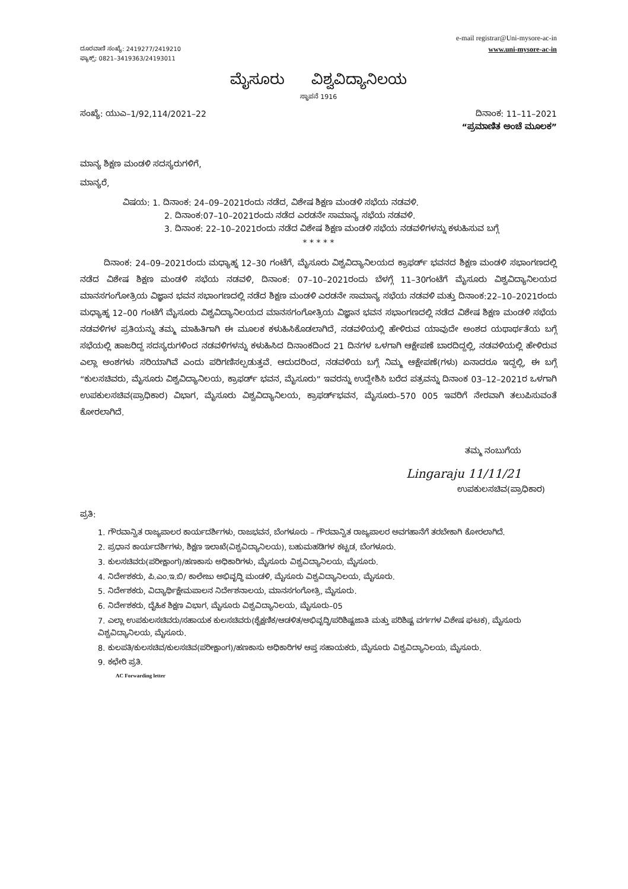ದೂರವಾಣಿ ಸಂಖ್ಯೆ: 2419277/2419210
ಫ್ಯಾಕ್ಸ್: 0821–3419363/24193011
e-mail registrar@Uni-mysore-ac-in
www.uni-mysore-ac-in
ಮೈಸೂರು ವಿಶ್ವವಿದ್ಯಾನಿಲಯ
ಸ್ಥಾಪನೆ 1916
ಸಂಖ್ಯೆ: ಯುಎ–1/92,114/2021–22 ದಿನಾಂಕ: 11–11–2021
“ಪ್ರಮಾಣಿತ ಅಂಚೆ ಮೂಲಕ”
ಮಾನ್ಯ ಶಿಕ್ಷಣ ಮಂಡಳಿ ಸದಸ್ಯರುಗಳಿಗೆ,
ಮಾನ್ಯರೆ,
ವಿಷಯ: 1. ದಿನಾಂಕ: 24–09–2021ರಂದು ನಡೆದ, ವಿಶೇಷ ಶಿಕ್ಷಣ ಮಂಡಳಿ ಸಭೆಯ ನಡವಳಿ.
2. ದಿನಾಂಕ:07–10–2021ರಂದು ನಡೆದ ಎರಡನೇ ಸಾಮಾನ್ಯ ಸಭೆಯ ನಡವಳಿ.
3. ದಿನಾಂಕ: 22–10–2021ರಂದು ನಡೆದ ವಿಶೇಷ ಶಿಕ್ಷಣ ಮಂಡಳಿ ಸಭೆಯ ನಡವಳಿಗಳನ್ನು ಕಳುಹಿಸುವ ಬಗ್ಗೆ
* * * * *
ದಿನಾಂಕ: 24–09–2021ರಂದು ಮಧ್ಯಾಹ್ನ 12–30 ಗಂಟೆಗೆ, ಮೈಸೂರು ವಿಶ್ವವಿದ್ಯಾನಿಲಯದ ಕ್ರಾಫರ್ಡ್ ಭವನದ ಶಿಕ್ಷಣ ಮಂಡಳಿ ಸಭಾಂಗಣದಲ್ಲಿ ನಡೆದ ವಿಶೇಷ ಶಿಕ್ಷಣ ಮಂಡಳಿ ಸಭೆಯ ನಡವಳಿ, ದಿನಾಂಕ: 07–10–2021ರಂದು ಬೆಳಗ್ಗೆ 11–30ಗಂಟೆಗೆ ಮೈಸೂರು ವಿಶ್ವವಿದ್ಯಾನಿಲಯದ ಮಾನಸಗಂಗೋತ್ರಿಯ ವಿಜ್ಞಾನ ಭವನ ಸಭಾಂಗಣದಲ್ಲಿ ನಡೆದ ಶಿಕ್ಷಣ ಮಂಡಳಿ ಎರಡನೇ ಸಾಮಾನ್ಯ ಸಭೆಯ ನಡವಳಿ ಮತ್ತು ದಿನಾಂಕ:22–10–2021ರಂದು ಮಧ್ಯಾಹ್ನ 12–00 ಗಂಟೆಗೆ ಮೈಸೂರು ವಿಶ್ವವಿದ್ಯಾನಿಲಯದ ಮಾನಸಗಂಗೋತ್ರಿಯ ವಿಜ್ಞಾನ ಭವನ ಸಭಾಂಗಣದಲ್ಲಿ ನಡೆದ ವಿಶೇಷ ಶಿಕ್ಷಣ ಮಂಡಳಿ ಸಭೆಯ ನಡವಳಿಗಳ ಪ್ರತಿಯನ್ನು ತಮ್ಮ ಮಾಹಿತಿಗಾಗಿ ಈ ಮೂಲಕ ಕಳುಹಿಸಿಕೊಡಲಾಗಿದೆ, ನಡವಳಿಯಲ್ಲಿ ಹೇಳಿರುವ ಯಾವುದೇ ಅಂಶದ ಯಥಾರ್ಥತೆಯ ಬಗ್ಗೆ ಸಭೆಯಲ್ಲಿ ಹಾಜರಿದ್ದ ಸದಸ್ಯರುಗಳಿಂದ ನಡವಳಿಗಳನ್ನು ಕಳುಹಿಸಿದ ದಿನಾಂಕದಿಂದ 21 ದಿನಗಳ ಒಳಗಾಗಿ ಆಕ್ಷೇಪಣೆ ಬಾರದಿದ್ದಲ್ಲಿ, ನಡವಳಿಯಲ್ಲಿ ಹೇಳಿರುವ ಎಲ್ಲಾ ಅಂಶಗಳು ಸರಿಯಾಗಿವೆ ಎಂದು ಪರಿಗಣಿಸಲ್ಪಡುತ್ತವೆ. ಆದುದರಿಂದ, ನಡವಳಿಯ ಬಗ್ಗೆ ನಿಮ್ಮ ಆಕ್ಷೇಪಣೆ(ಗಳು) ಏನಾದರೂ ಇದ್ದಲ್ಲಿ, ಈ ಬಗ್ಗೆ “ಕುಲಸಚಿವರು, ಮೈಸೂರು ವಿಶ್ವವಿದ್ಯಾನಿಲಯ, ಕ್ರಾಫರ್ಡ್ ಭವನ, ಮೈಸೂರು” ಇವರನ್ನು ಉದ್ದೇಶಿಸಿ ಬರೆದ ಪತ್ರವನ್ನು ದಿನಾಂಕ 03–12–2021ರ ಒಳಗಾಗಿ ಉಪಕುಲಸಚಿವ(ಪ್ರಾಧಿಕಾರ) ವಿಭಾಗ, ಮೈಸೂರು ವಿಶ್ವವಿದ್ಯಾನಿಲಯ, ಕ್ರಾಫರ್ಡ್‌ಭವನ, ಮೈಸೂರು–570 005 ಇವರಿಗೆ ನೇರವಾಗಿ ತಲುಪಿಸುವಂತೆ ಕೋರಲಾಗಿದೆ.
ತಮ್ಮ ನಂಬುಗೆಯ
Lingaraju 11/11/21
ಉಪಕುಲಸಚಿವ(ಪ್ರಾಧಿಕಾರ)
ಪ್ರತಿ:
1. ಗೌರವಾನ್ವಿತ ರಾಜ್ಯಪಾಲರ ಕಾರ್ಯದರ್ಶಿಗಳು, ರಾಜಭವನ, ಬೆಂಗಳೂರು – ಗೌರವಾನ್ವಿತ ರಾಜ್ಯಪಾಲರ ಅವಗಹಾನೆಗೆ ತರಬೇಕಾಗಿ ಕೋರಲಾಗಿದೆ.
2. ಪ್ರಧಾನ ಕಾರ್ಯದರ್ಶಿಗಳು, ಶಿಕ್ಷಣ ಇಲಾಖೆ(ವಿಶ್ವವಿದ್ಯಾನಿಲಯ), ಬಹುಮಹಡಿಗಳ ಕಟ್ಟಡ, ಬೆಂಗಳೂರು.
3. ಕುಲಸಚಿವರು(ಪರೀಕ್ಷಾಂಗ)/ಹಣಕಾಸು ಅಧಿಕಾರಿಗಳು, ಮೈಸೂರು ವಿಶ್ವವಿದ್ಯಾನಿಲಯ, ಮೈಸೂರು.
4. ನಿರ್ದೇಶಕರು, ಪಿ.ಎಂ.ಇ.ಬಿ/ ಕಾಲೇಜು ಅಭಿವೃದ್ಧಿ ಮಂಡಳಿ, ಮೈಸೂರು ವಿಶ್ವವಿದ್ಯಾನಿಲಯ, ಮೈಸೂರು.
5. ನಿರ್ದೇಶಕರು, ವಿದ್ಯಾರ್ಥಿಕ್ಷೇಮಪಾಲನ ನಿರ್ದೇಶನಾಲಯ, ಮಾನಸಗಂಗೋತ್ರಿ, ಮೈಸೂರು.
6. ನಿರ್ದೇಶಕರು, ದೈಹಿಕ ಶಿಕ್ಷಣ ವಿಭಾಗ, ಮೈಸೂರು ವಿಶ್ವವಿದ್ಯಾನಿಲಯ, ಮೈಸೂರು–05
7. ಎಲ್ಲಾ ಉಪಕುಲಸಚಿವರು/ಸಹಾಯಕ ಕುಲಸಚಿವರು(ಶೈಕ್ಷಣಿಕ/ಆಡಳಿತ/ಅಭಿವೃದ್ಧಿ/ಪರಿಶಿಷ್ಟಜಾತಿ ಮತ್ತು ಪರಿಶಿಷ್ಟ ವರ್ಗಗಳ ವಿಶೇಷ ಘಟಕ), ಮೈಸೂರು ವಿಶ್ವವಿದ್ಯಾನಿಲಯ, ಮೈಸೂರು.
8. ಕುಲಪತಿ/ಕುಲಸಚಿವ/ಕುಲಸಚಿವ(ಪರೀಕ್ಷಾಂಗ)/ಹಣಕಾಸು ಅಧಿಕಾರಿಗಳ ಆಪ್ತ ಸಹಾಯಕರು, ಮೈಸೂರು ವಿಶ್ವವಿದ್ಯಾನಿಲಯ, ಮೈಸೂರು.
9. ಕಛೇರಿ ಪ್ರತಿ.
AC Forwarding letter